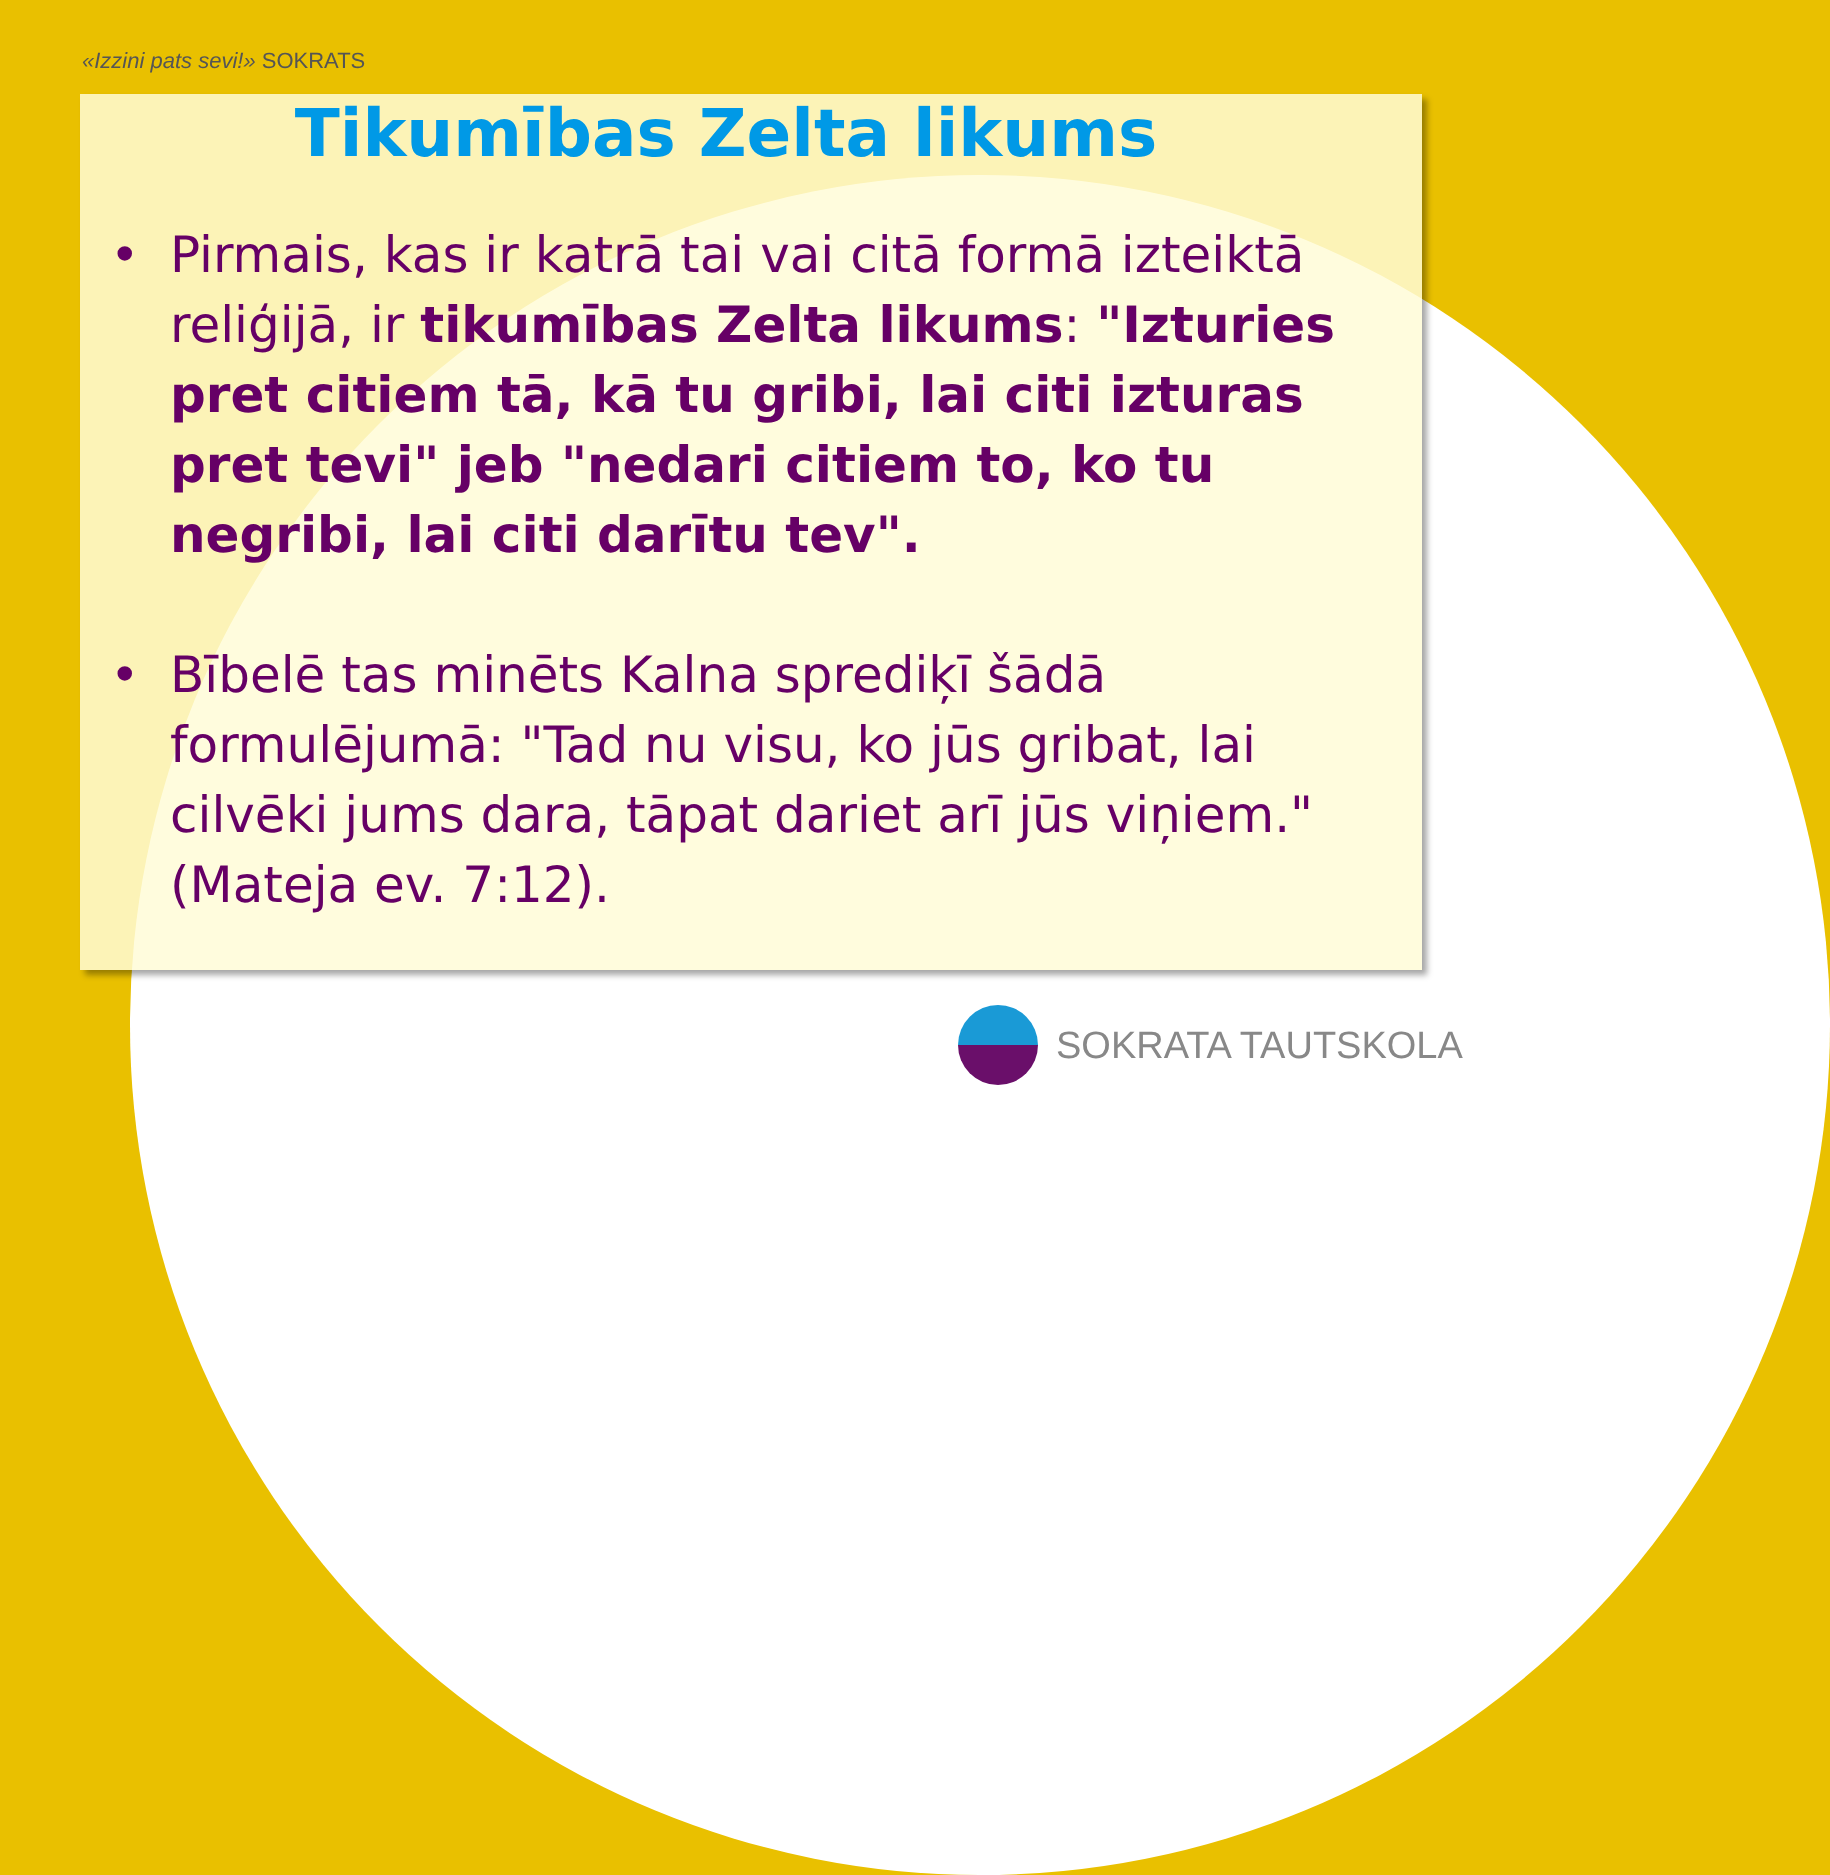«Izzini pats sevi!» SOKRATS
Tikumības Zelta likums
• Pirmais, kas ir katrā tai vai citā formā izteiktā reliģijā, ir tikumības Zelta likums: "Izturies pret citiem tā, kā tu gribi, lai citi izturas pret tevi" jeb "nedari citiem to, ko tu negribi, lai citi darītu tev".
• Bībelē tas minēts Kalna sprediķī šādā formulējumā: "Tad nu visu, ko jūs gribat, lai cilvēki jums dara, tāpat dariet arī jūs viņiem." (Mateja ev. 7:12).
SOKRATA TAUTSKOLA